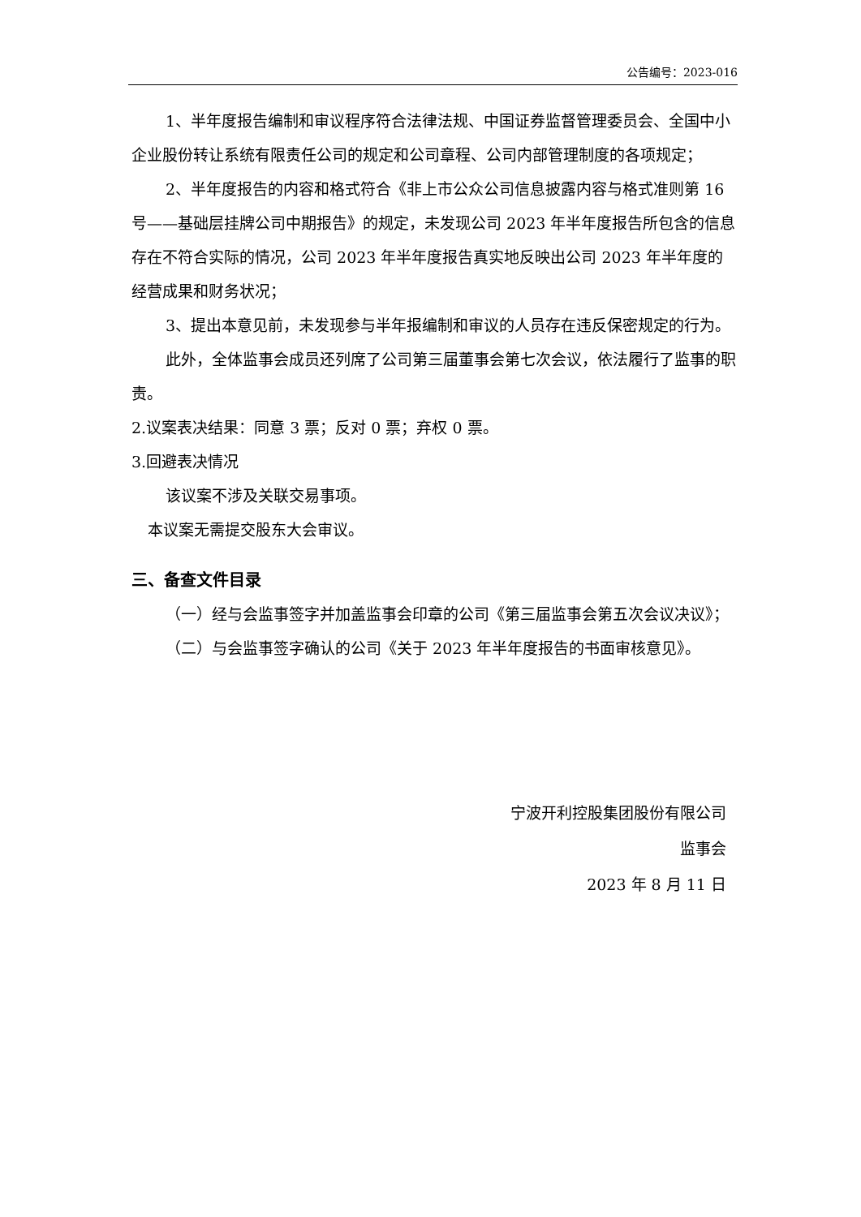公告编号：2023-016
1、半年度报告编制和审议程序符合法律法规、中国证券监督管理委员会、全国中小企业股份转让系统有限责任公司的规定和公司章程、公司内部管理制度的各项规定；
2、半年度报告的内容和格式符合《非上市公众公司信息披露内容与格式准则第 16 号——基础层挂牌公司中期报告》的规定，未发现公司 2023 年半年度报告所包含的信息存在不符合实际的情况，公司 2023 年半年度报告真实地反映出公司 2023 年半年度的经营成果和财务状况；
3、提出本意见前，未发现参与半年报编制和审议的人员存在违反保密规定的行为。
此外，全体监事会成员还列席了公司第三届董事会第七次会议，依法履行了监事的职责。
2.议案表决结果：同意 3 票；反对 0 票；弃权 0 票。
3.回避表决情况
该议案不涉及关联交易事项。
本议案无需提交股东大会审议。
三、备查文件目录
（一）经与会监事签字并加盖监事会印章的公司《第三届监事会第五次会议决议》；
（二）与会监事签字确认的公司《关于 2023 年半年度报告的书面审核意见》。
宁波开利控股集团股份有限公司
监事会
2023 年 8 月 11 日